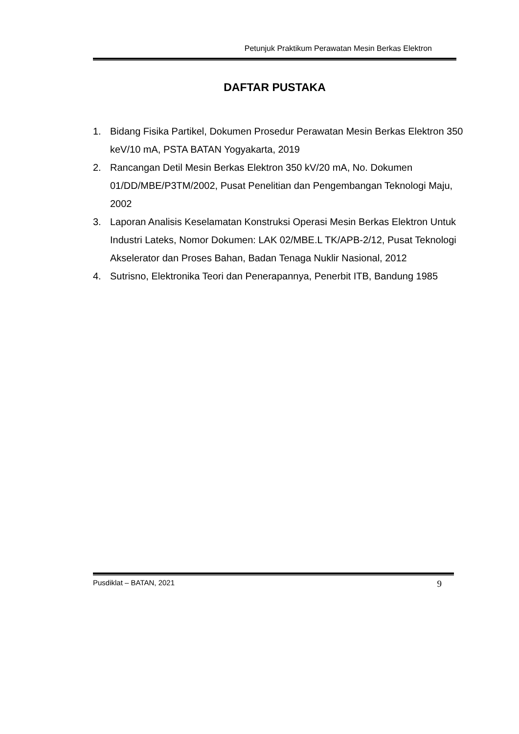Petunjuk Praktikum Perawatan Mesin Berkas Elektron
DAFTAR PUSTAKA
1. Bidang Fisika Partikel, Dokumen Prosedur Perawatan Mesin Berkas Elektron 350 keV/10 mA, PSTA BATAN Yogyakarta, 2019
2. Rancangan Detil Mesin Berkas Elektron 350 kV/20 mA, No. Dokumen 01/DD/MBE/P3TM/2002, Pusat Penelitian dan Pengembangan Teknologi Maju, 2002
3. Laporan Analisis Keselamatan Konstruksi Operasi Mesin Berkas Elektron Untuk Industri Lateks, Nomor Dokumen: LAK 02/MBE.L TK/APB-2/12, Pusat Teknologi Akselerator dan Proses Bahan, Badan Tenaga Nuklir Nasional, 2012
4. Sutrisno, Elektronika Teori dan Penerapannya, Penerbit ITB, Bandung 1985
Pusdiklat – BATAN, 2021 9